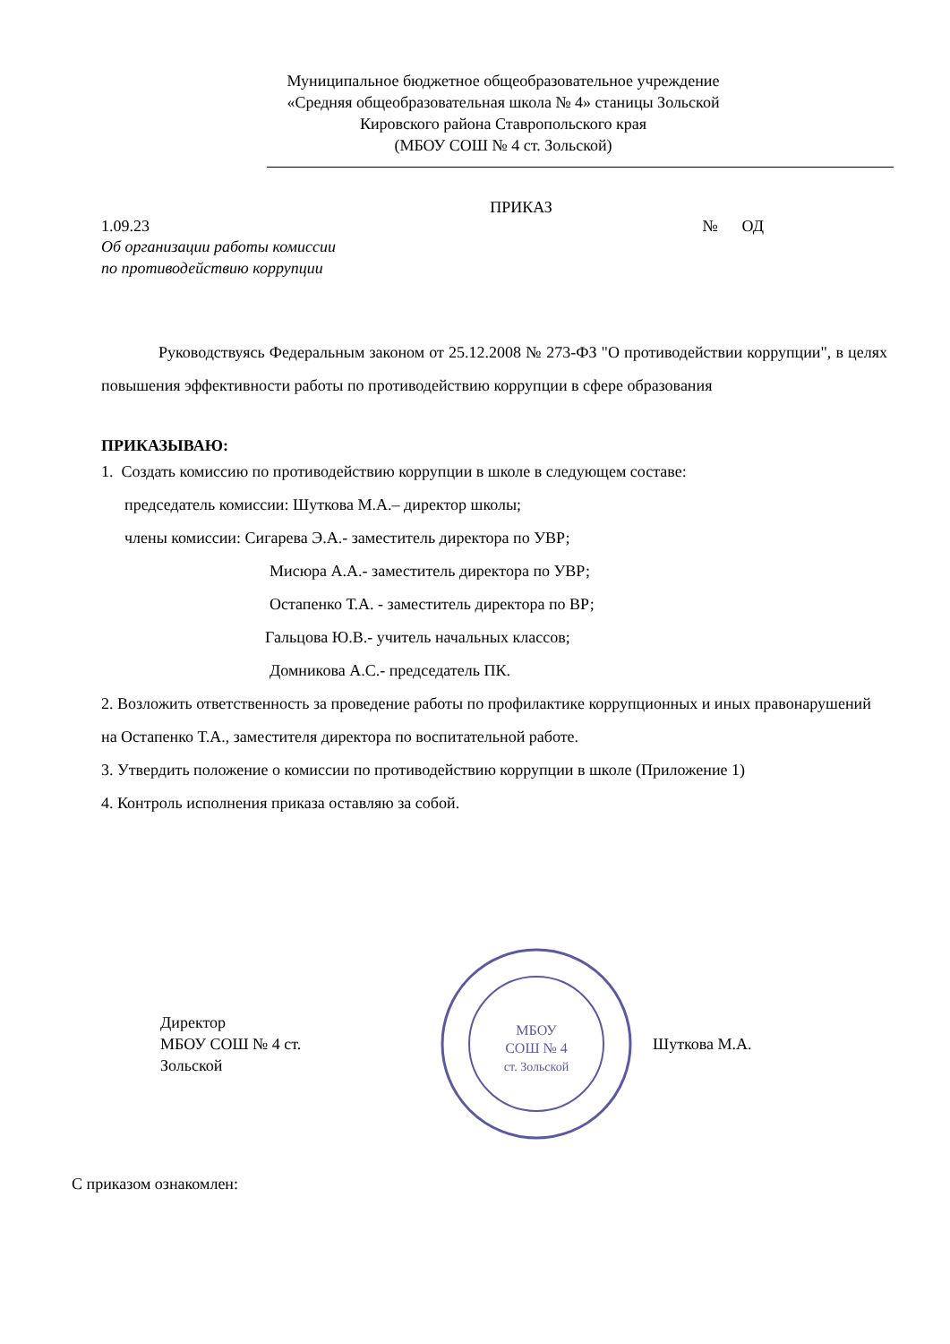Муниципальное бюджетное общеобразовательное учреждение
«Средняя общеобразовательная школа № 4» станицы Зольской
Кировского района Ставропольского края
(МБОУ СОШ № 4 ст. Зольской)
ПРИКАЗ
1.09.23 № ОД
Об организации работы комиссии
по противодействию коррупции
Руководствуясь Федеральным законом от 25.12.2008 № 273-ФЗ "О противодействии коррупции", в целях повышения эффективности работы по противодействию коррупции в сфере образования
ПРИКАЗЫВАЮ:
1. Создать комиссию по противодействию коррупции в школе в следующем составе:
председатель комиссии: Шуткова М.А.– директор школы;
члены комиссии: Сигарева Э.А.- заместитель директора по УВР;
Мисюра А.А.- заместитель директора по УВР;
Остапенко Т.А. - заместитель директора по ВР;
Гальцова Ю.В.- учитель начальных классов;
Домникова А.С.- председатель ПК.
2. Возложить ответственность за проведение работы по профилактике коррупционных и иных правонарушений на Остапенко Т.А., заместителя директора по воспитательной работе.
3. Утвердить положение о комиссии по противодействию коррупции в школе (Приложение 1)
4. Контроль исполнения приказа оставляю за собой.
Директор
МБОУ СОШ № 4 ст.
Зольской
МБОУ
СОШ № 4
ст. Зольской
Шуткова М.А.
С приказом ознакомлен: